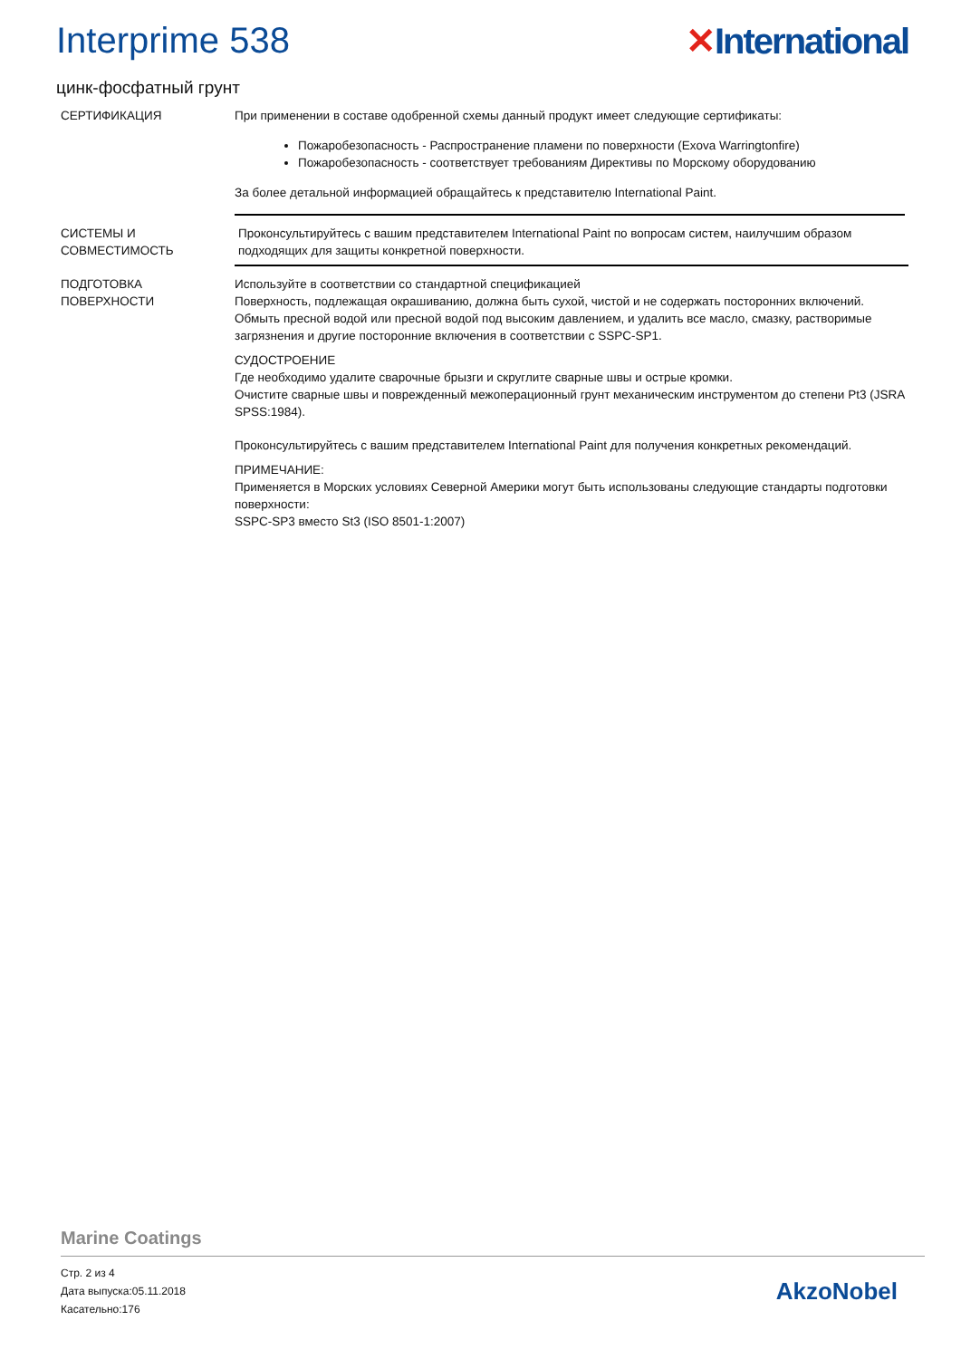Interprime 538 ✕International
цинк-фосфатный грунт
СЕРТИФИКАЦИЯ При применении в составе одобренной схемы данный продукт имеет следующие сертификаты:
Пожаробезопасность - Распространение пламени по поверхности (Exova Warringtonfire)
Пожаробезопасность - соответствует требованиям Директивы по Морскому оборудованию
За более детальной информацией обращайтесь к представителю International Paint.
СИСТЕМЫ И СОВМЕСТИМОСТЬ Проконсультируйтесь с вашим представителем International Paint по вопросам систем, наилучшим образом подходящих для защиты конкретной поверхности.
ПОДГОТОВКА ПОВЕРХНОСТИ Используйте в соответствии со стандартной спецификацией
Поверхность, подлежащая окрашиванию, должна быть сухой, чистой и не содержать посторонних включений. Обмыть пресной водой или пресной водой под высоким давлением, и удалить все масло, смазку, растворимые загрязнения и другие посторонние включения в соответствии с SSPC-SP1.
СУДОСТРОЕНИЕ
Где необходимо удалите сварочные брызги и скруглите сварные швы и острые кромки.
Очистите сварные швы и поврежденный межоперационный грунт механическим инструментом до степени Pt3 (JSRA SPSS:1984).
Проконсультируйтесь с вашим представителем International Paint для получения конкретных рекомендаций.
ПРИМЕЧАНИЕ:
Применяется в Морских условиях Северной Америки могут быть использованы следующие стандарты подготовки поверхности:
SSPC-SP3 вместо St3 (ISO 8501-1:2007)
Marine Coatings
Стр. 2 из 4
Дата выпуска:05.11.2018
Касательно:176
AkzoNobel